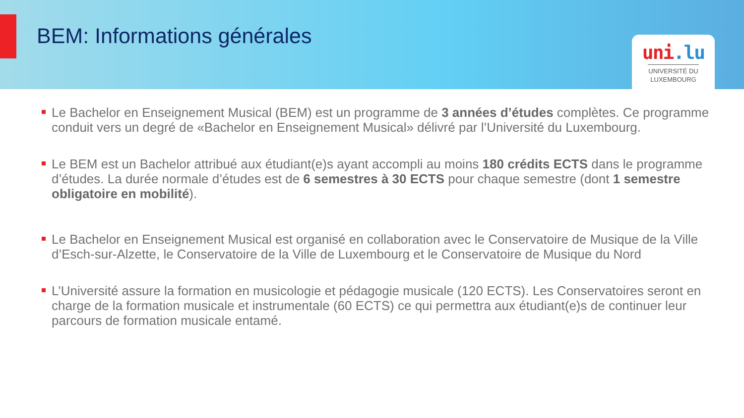BEM: Informations générales
uni.lu
UNIVERSITÉ DU LUXEMBOURG
Le Bachelor en Enseignement Musical (BEM) est un programme de 3 années d’études complètes. Ce programme conduit vers un degré de «Bachelor en Enseignement Musical» délivré par l’Université du Luxembourg.
Le BEM est un Bachelor attribué aux étudiant(e)s ayant accompli au moins 180 crédits ECTS dans le programme d’études. La durée normale d’études est de 6 semestres à 30 ECTS pour chaque semestre (dont 1 semestre obligatoire en mobilité).
Le Bachelor en Enseignement Musical est organisé en collaboration avec le Conservatoire de Musique de la Ville d’Esch-sur-Alzette, le Conservatoire de la Ville de Luxembourg et le Conservatoire de Musique du Nord
L’Université assure la formation en musicologie et pédagogie musicale (120 ECTS). Les Conservatoires seront en charge de la formation musicale et instrumentale (60 ECTS) ce qui permettra aux étudiant(e)s de continuer leur parcours de formation musicale entamé.